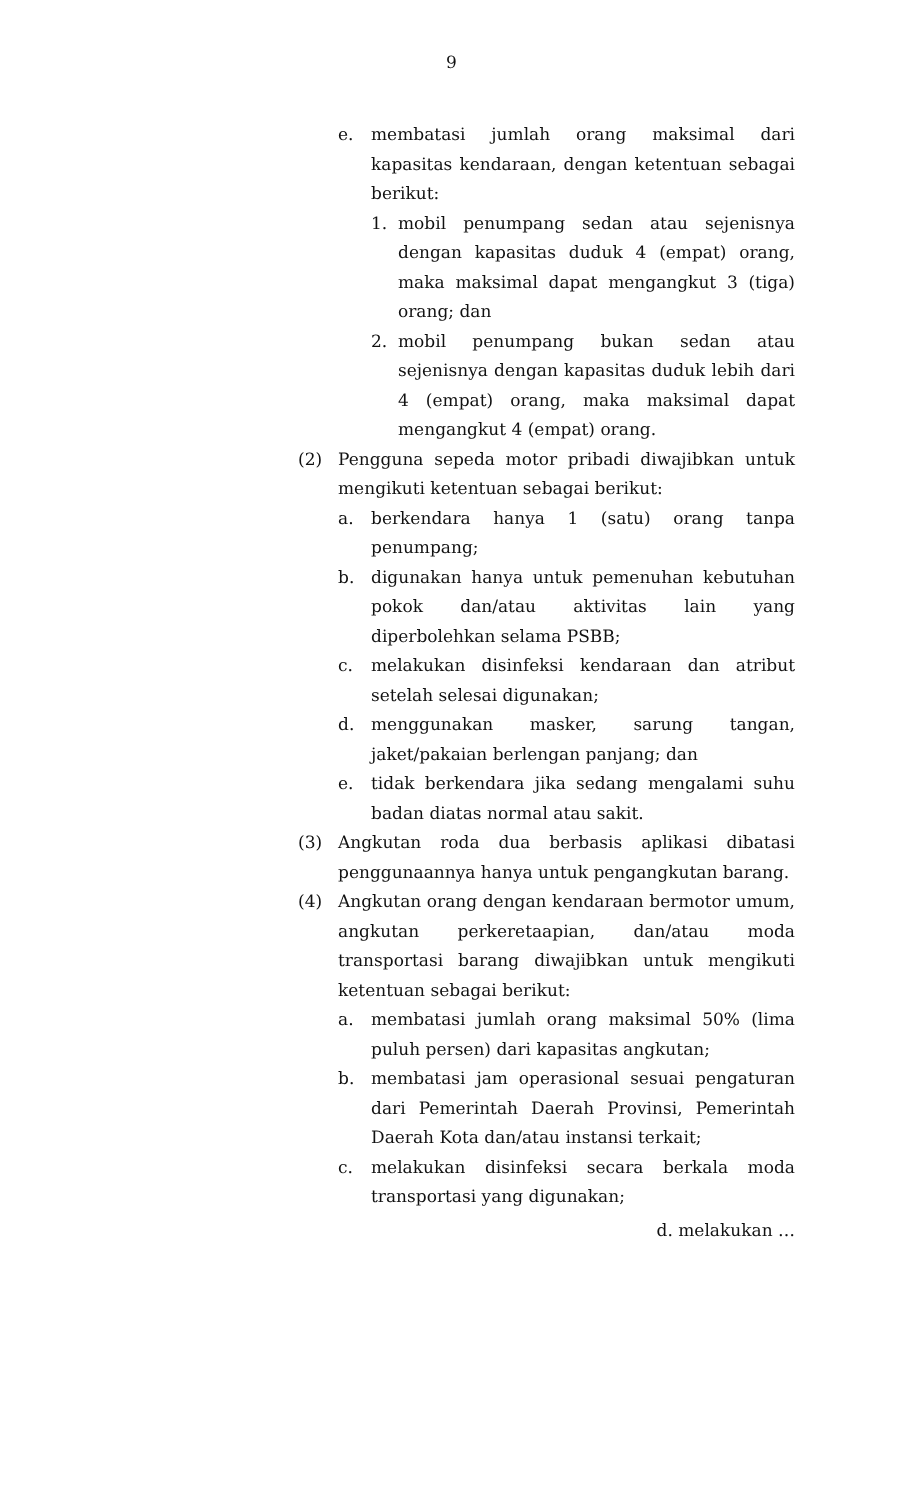9
e. membatasi jumlah orang maksimal dari kapasitas kendaraan, dengan ketentuan sebagai berikut:
1. mobil penumpang sedan atau sejenisnya dengan kapasitas duduk 4 (empat) orang, maka maksimal dapat mengangkut 3 (tiga) orang; dan
2. mobil penumpang bukan sedan atau sejenisnya dengan kapasitas duduk lebih dari 4 (empat) orang, maka maksimal dapat mengangkut 4 (empat) orang.
(2) Pengguna sepeda motor pribadi diwajibkan untuk mengikuti ketentuan sebagai berikut:
a. berkendara hanya 1 (satu) orang tanpa penumpang;
b. digunakan hanya untuk pemenuhan kebutuhan pokok dan/atau aktivitas lain yang diperbolehkan selama PSBB;
c. melakukan disinfeksi kendaraan dan atribut setelah selesai digunakan;
d. menggunakan masker, sarung tangan, jaket/pakaian berlengan panjang; dan
e. tidak berkendara jika sedang mengalami suhu badan diatas normal atau sakit.
(3) Angkutan roda dua berbasis aplikasi dibatasi penggunaannya hanya untuk pengangkutan barang.
(4) Angkutan orang dengan kendaraan bermotor umum, angkutan perkeretaapian, dan/atau moda transportasi barang diwajibkan untuk mengikuti ketentuan sebagai berikut:
a. membatasi jumlah orang maksimal 50% (lima puluh persen) dari kapasitas angkutan;
b. membatasi jam operasional sesuai pengaturan dari Pemerintah Daerah Provinsi, Pemerintah Daerah Kota dan/atau instansi terkait;
c. melakukan disinfeksi secara berkala moda transportasi yang digunakan;
d. melakukan …